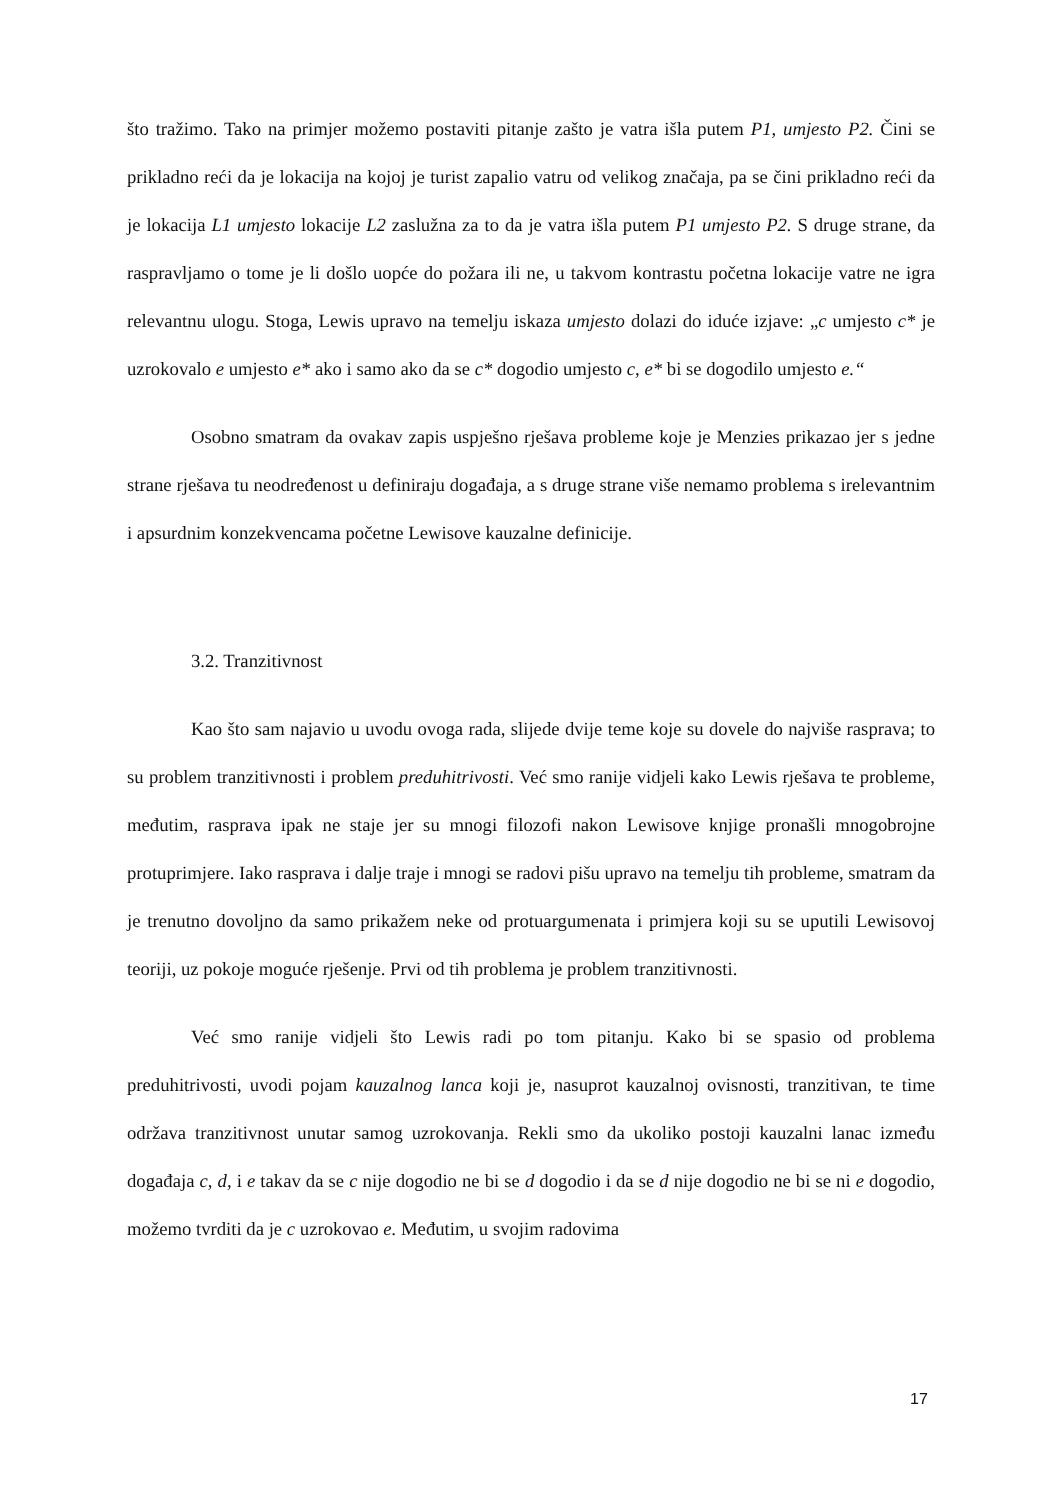što tražimo. Tako na primjer možemo postaviti pitanje zašto je vatra išla putem P1, umjesto P2. Čini se prikladno reći da je lokacija na kojoj je turist zapalio vatru od velikog značaja, pa se čini prikladno reći da je lokacija L1 umjesto lokacije L2 zaslužna za to da je vatra išla putem P1 umjesto P2. S druge strane, da raspravljamo o tome je li došlo uopće do požara ili ne, u takvom kontrastu početna lokacije vatre ne igra relevantnu ulogu. Stoga, Lewis upravo na temelju iskaza umjesto dolazi do iduće izjave: „c umjesto c* je uzrokovalo e umjesto e* ako i samo ako da se c* dogodio umjesto c, e* bi se dogodilo umjesto e.“
Osobno smatram da ovakav zapis uspješno rješava probleme koje je Menzies prikazao jer s jedne strane rješava tu neodređenost u definiraju događaja, a s druge strane više nemamo problema s irelevantnim i apsurdnim konzekvencama početne Lewisove kauzalne definicije.
3.2. Tranzitivnost
Kao što sam najavio u uvodu ovoga rada, slijede dvije teme koje su dovele do najviše rasprava; to su problem tranzitivnosti i problem preduhitrivosti. Već smo ranije vidjeli kako Lewis rješava te probleme, međutim, rasprava ipak ne staje jer su mnogi filozofi nakon Lewisove knjige pronašli mnogobrojne protuprimjere. Iako rasprava i dalje traje i mnogi se radovi pišu upravo na temelju tih probleme, smatram da je trenutno dovoljno da samo prikažem neke od protuargumenata i primjera koji su se uputili Lewisovoj teoriji, uz pokoje moguće rješenje. Prvi od tih problema je problem tranzitivnosti.
Već smo ranije vidjeli što Lewis radi po tom pitanju. Kako bi se spasio od problema preduhitrivosti, uvodi pojam kauzalnog lanca koji je, nasuprot kauzalnoj ovisnosti, tranzitivan, te time održava tranzitivnost unutar samog uzrokovanja. Rekli smo da ukoliko postoji kauzalni lanac između događaja c, d, i e takav da se c nije dogodio ne bi se d dogodio i da se d nije dogodio ne bi se ni e dogodio, možemo tvrditi da je c uzrokovao e. Međutim, u svojim radovima
17